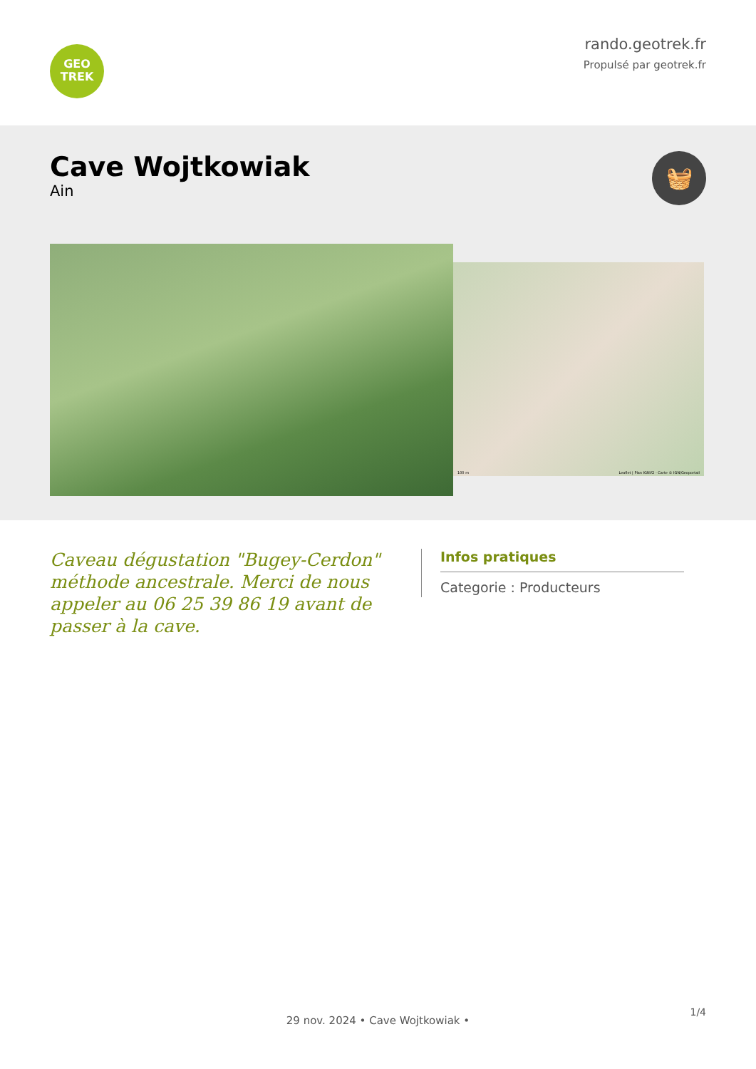GEO
TREK
rando.geotrek.fr
Propulsé par geotrek.fr
Cave Wojtkowiak
Ain
🧺
100 m Leaflet | Plan IGNV2 - Carte © IGN/Geoportail
Caveau dégustation "Bugey-Cerdon" méthode ancestrale. Merci de nous appeler au 06 25 39 86 19 avant de passer à la cave.
Infos pratiques
Categorie : Producteurs
1/4
29 nov. 2024 • Cave Wojtkowiak •